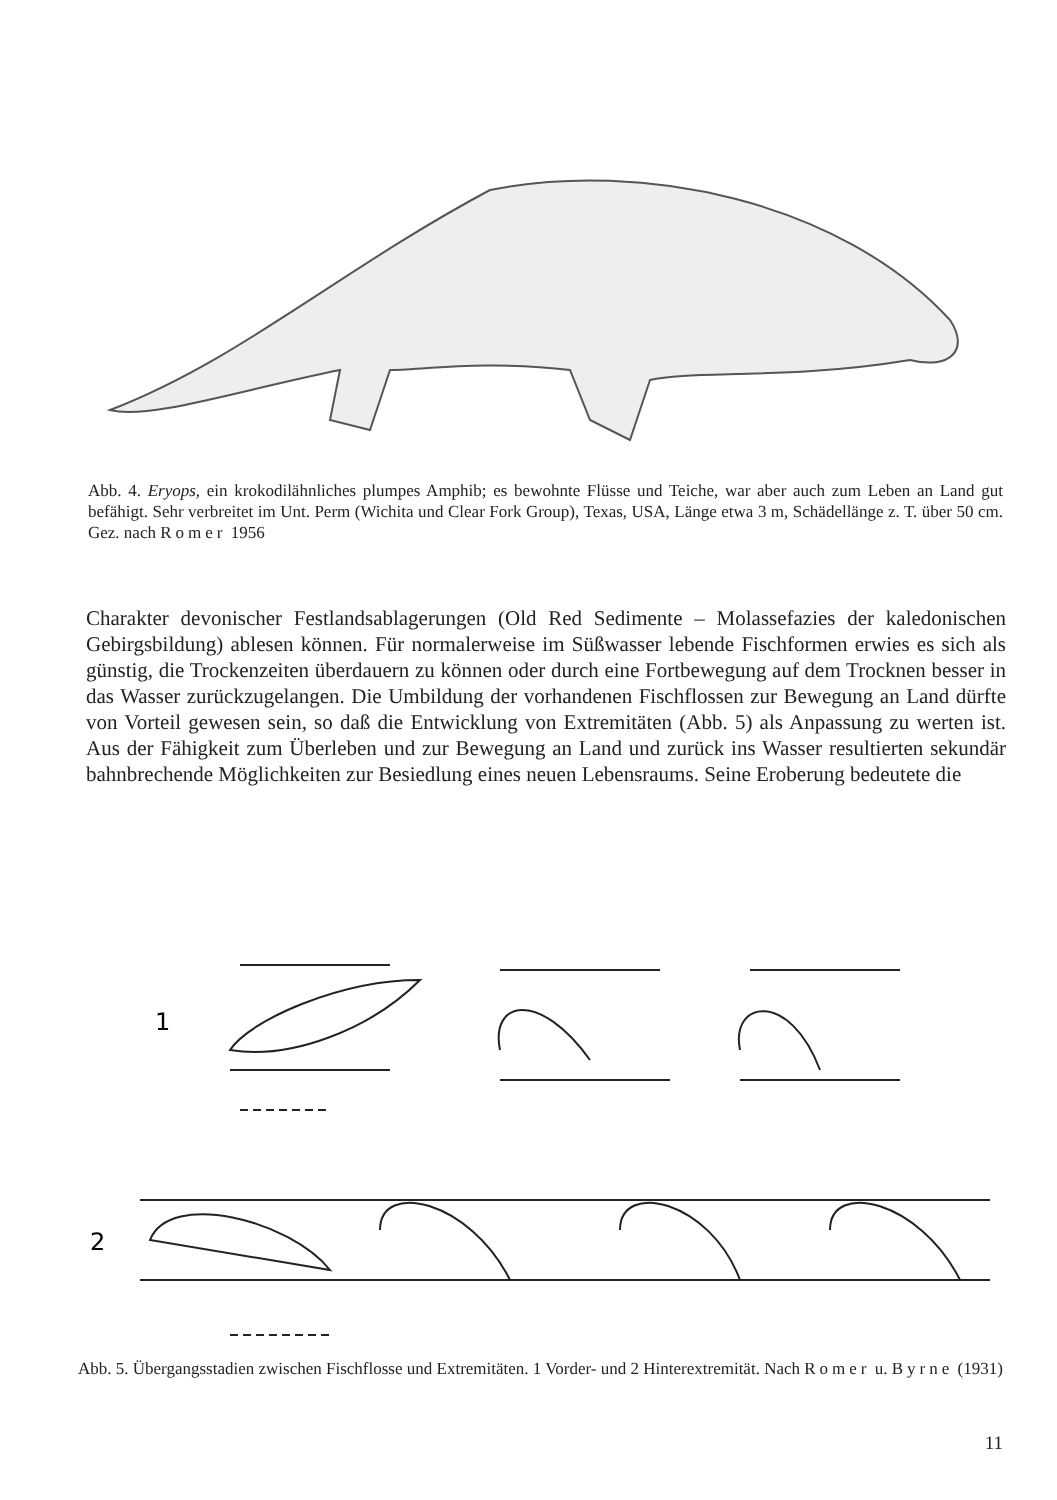Abb. 4. Eryops, ein krokodilähnliches plumpes Amphib; es bewohnte Flüsse und Teiche, war aber auch zum Leben an Land gut befähigt. Sehr verbreitet im Unt. Perm (Wichita und Clear Fork Group), Texas, USA, Länge etwa 3 m, Schädellänge z. T. über 50 cm. Gez. nach Romer 1956
Charakter devonischer Festlandsablagerungen (Old Red Sedimente – Molassefazies der kaledonischen Gebirgsbildung) ablesen können. Für normalerweise im Süßwasser lebende Fischformen erwies es sich als günstig, die Trockenzeiten überdauern zu können oder durch eine Fortbewegung auf dem Trocknen besser in das Wasser zurückzugelangen. Die Umbildung der vorhandenen Fischflossen zur Bewegung an Land dürfte von Vorteil gewesen sein, so daß die Entwicklung von Extremitäten (Abb. 5) als Anpassung zu werten ist. Aus der Fähigkeit zum Überleben und zur Bewegung an Land und zurück ins Wasser resultierten sekundär bahnbrechende Möglichkeiten zur Besiedlung eines neuen Lebensraums. Seine Eroberung bedeutete die
1
2
Abb. 5. Übergangsstadien zwischen Fischflosse und Extremitäten. 1 Vorder- und 2 Hinterextremität. Nach Romer u. Byrne (1931)
11